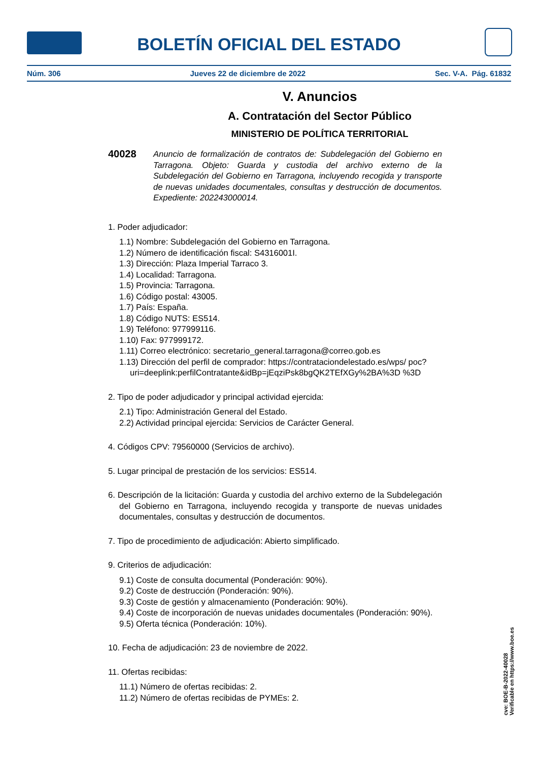BOLETÍN OFICIAL DEL ESTADO
Núm. 306 Jueves 22 de diciembre de 2022 Sec. V-A. Pág. 61832
V. Anuncios
A. Contratación del Sector Público
MINISTERIO DE POLÍTICA TERRITORIAL
40028 Anuncio de formalización de contratos de: Subdelegación del Gobierno en Tarragona. Objeto: Guarda y custodia del archivo externo de la Subdelegación del Gobierno en Tarragona, incluyendo recogida y transporte de nuevas unidades documentales, consultas y destrucción de documentos. Expediente: 202243000014.
1. Poder adjudicador:
1.1) Nombre: Subdelegación del Gobierno en Tarragona.
1.2) Número de identificación fiscal: S4316001I.
1.3) Dirección: Plaza Imperial Tarraco 3.
1.4) Localidad: Tarragona.
1.5) Provincia: Tarragona.
1.6) Código postal: 43005.
1.7) País: España.
1.8) Código NUTS: ES514.
1.9) Teléfono: 977999116.
1.10) Fax: 977999172.
1.11) Correo electrónico: secretario_general.tarragona@correo.gob.es
1.13) Dirección del perfil de comprador: https://contrataciondelestado.es/wps/ poc?uri=deeplink:perfilContratante&idBp=jEqziPsk8bgQK2TEfXGy%2BA%3D %3D
2. Tipo de poder adjudicador y principal actividad ejercida:
2.1) Tipo: Administración General del Estado.
2.2) Actividad principal ejercida: Servicios de Carácter General.
4. Códigos CPV: 79560000 (Servicios de archivo).
5. Lugar principal de prestación de los servicios: ES514.
6. Descripción de la licitación: Guarda y custodia del archivo externo de la Subdelegación del Gobierno en Tarragona, incluyendo recogida y transporte de nuevas unidades documentales, consultas y destrucción de documentos.
7. Tipo de procedimiento de adjudicación: Abierto simplificado.
9. Criterios de adjudicación:
9.1) Coste de consulta documental (Ponderación: 90%).
9.2) Coste de destrucción (Ponderación: 90%).
9.3) Coste de gestión y almacenamiento (Ponderación: 90%).
9.4) Coste de incorporación de nuevas unidades documentales (Ponderación: 90%).
9.5) Oferta técnica (Ponderación: 10%).
10. Fecha de adjudicación: 23 de noviembre de 2022.
11. Ofertas recibidas:
11.1) Número de ofertas recibidas: 2.
11.2) Número de ofertas recibidas de PYMEs: 2.
cve: BOE-B-2022-40028
Verificable en https://www.boe.es